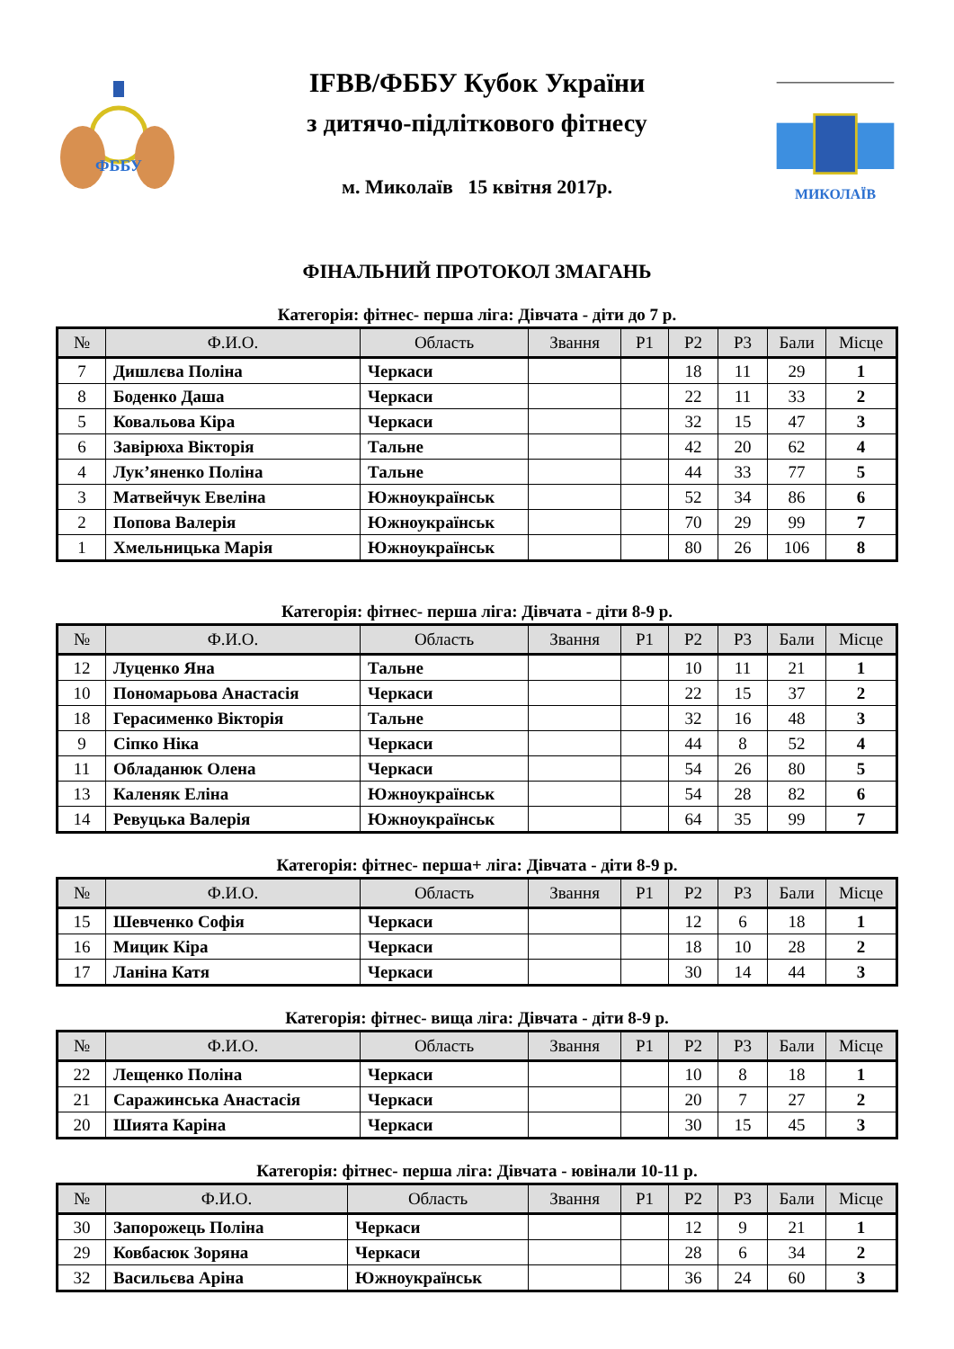ФББУ
IFBB/ФББУ Кубок України
з дитячо-підліткового фітнесу
м. Миколаїв 15 квітня 2017р.
МИКОЛАЇВ
ФІНАЛЬНИЙ ПРОТОКОЛ ЗМАГАНЬ
Категорія: фітнес- перша ліга: Дівчата - діти до 7 р.
| № | Ф.И.О. | Область | Звання | Р1 | Р2 | Р3 | Бали | Місце |
| --- | --- | --- | --- | --- | --- | --- | --- | --- |
| 7 | Дишлєва Поліна | Черкаси | | | 18 | 11 | 29 | 1 |
| 8 | Боденко Даша | Черкаси | | | 22 | 11 | 33 | 2 |
| 5 | Ковальова Кіра | Черкаси | | | 32 | 15 | 47 | 3 |
| 6 | Завірюха Вікторія | Тальне | | | 42 | 20 | 62 | 4 |
| 4 | Лук’яненко Поліна | Тальне | | | 44 | 33 | 77 | 5 |
| 3 | Матвейчук Евеліна | Южноукраїнськ | | | 52 | 34 | 86 | 6 |
| 2 | Попова Валерія | Южноукраїнськ | | | 70 | 29 | 99 | 7 |
| 1 | Хмельницька Марія | Южноукраїнськ | | | 80 | 26 | 106 | 8 |
Категорія: фітнес- перша ліга: Дівчата - діти 8-9 р.
| № | Ф.И.О. | Область | Звання | Р1 | Р2 | Р3 | Бали | Місце |
| --- | --- | --- | --- | --- | --- | --- | --- | --- |
| 12 | Луценко Яна | Тальне | | | 10 | 11 | 21 | 1 |
| 10 | Пономарьова Анастасія | Черкаси | | | 22 | 15 | 37 | 2 |
| 18 | Герасименко Вікторія | Тальне | | | 32 | 16 | 48 | 3 |
| 9 | Сіпко Ніка | Черкаси | | | 44 | 8 | 52 | 4 |
| 11 | Обладанюк Олена | Черкаси | | | 54 | 26 | 80 | 5 |
| 13 | Каленяк Еліна | Южноукраїнськ | | | 54 | 28 | 82 | 6 |
| 14 | Ревуцька Валерія | Южноукраїнськ | | | 64 | 35 | 99 | 7 |
Категорія: фітнес- перша+ ліга: Дівчата - діти 8-9 р.
| № | Ф.И.О. | Область | Звання | Р1 | Р2 | Р3 | Бали | Місце |
| --- | --- | --- | --- | --- | --- | --- | --- | --- |
| 15 | Шевченко Софія | Черкаси | | | 12 | 6 | 18 | 1 |
| 16 | Мицик Кіра | Черкаси | | | 18 | 10 | 28 | 2 |
| 17 | Ланіна Катя | Черкаси | | | 30 | 14 | 44 | 3 |
Категорія: фітнес- вища ліга: Дівчата - діти 8-9 р.
| № | Ф.И.О. | Область | Звання | Р1 | Р2 | Р3 | Бали | Місце |
| --- | --- | --- | --- | --- | --- | --- | --- | --- |
| 22 | Лещенко Поліна | Черкаси | | | 10 | 8 | 18 | 1 |
| 21 | Саражинська Анастасія | Черкаси | | | 20 | 7 | 27 | 2 |
| 20 | Шията Каріна | Черкаси | | | 30 | 15 | 45 | 3 |
Категорія: фітнес- перша ліга: Дівчата - ювінали 10-11 р.
| № | Ф.И.О. | Область | Звання | Р1 | Р2 | Р3 | Бали | Місце |
| --- | --- | --- | --- | --- | --- | --- | --- | --- |
| 30 | Запорожець Поліна | Черкаси | | | 12 | 9 | 21 | 1 |
| 29 | Ковбасюк Зоряна | Черкаси | | | 28 | 6 | 34 | 2 |
| 32 | Васильєва Аріна | Южноукраїнськ | | | 36 | 24 | 60 | 3 |